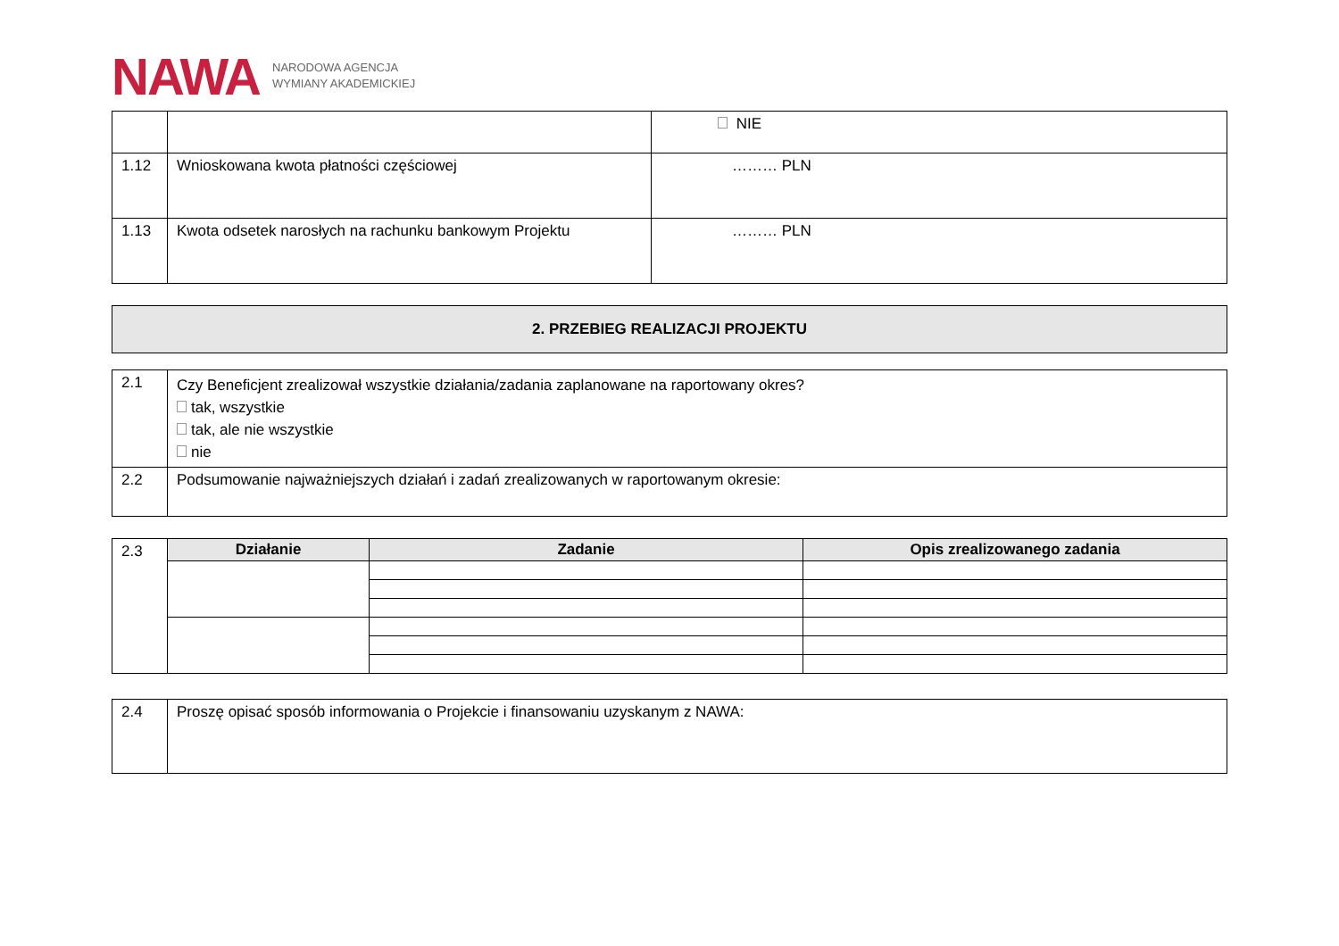NAWA NARODOWA AGENCJA
WYMIANY AKADEMICKIEJ
| | | NIE |
| 1.12 | Wnioskowana kwota płatności częściowej | ……… PLN |
| 1.13 | Kwota odsetek narosłych na rachunku bankowym Projektu | ……… PLN |
2. PRZEBIEG REALIZACJI PROJEKTU
| 2.1 | Czy Beneficjent zrealizował wszystkie działania/zadania zaplanowane na raportowany okres? tak, wszystkie tak, ale nie wszystkie nie |
| 2.2 | Podsumowanie najważniejszych działań i zadań zrealizowanych w raportowanym okresie: |
| 2.3 | Działanie | Zadanie | Opis zrealizowanego zadania |
| 2.4 | Proszę opisać sposób informowania o Projekcie i finansowaniu uzyskanym z NAWA: |